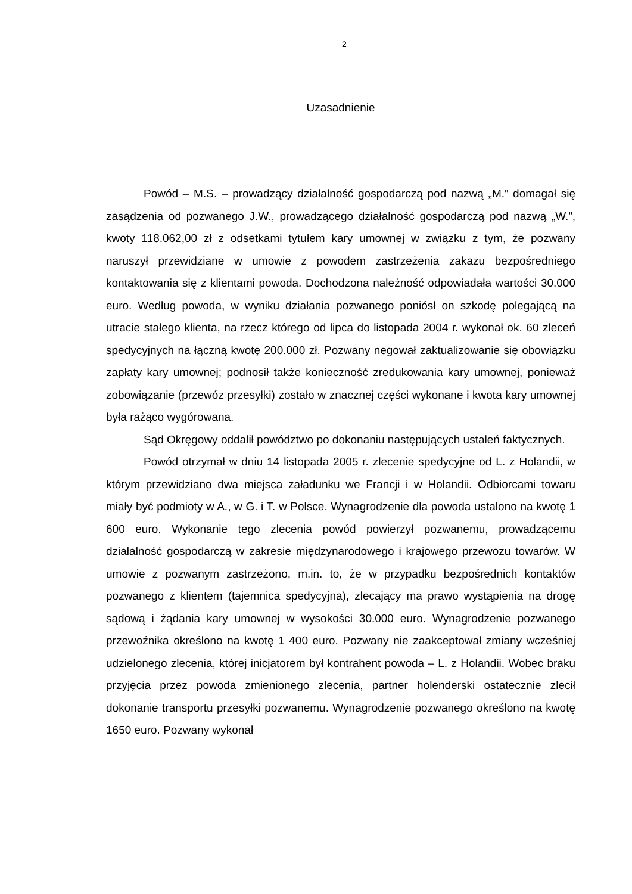2
Uzasadnienie
Powód – M.S. – prowadzący działalność gospodarczą pod nazwą „M.” domagał się zasądzenia od pozwanego J.W., prowadzącego działalność gospodarczą pod nazwą „W.”, kwoty 118.062,00 zł z odsetkami tytułem kary umownej w związku z tym, że pozwany naruszył przewidziane w umowie z powodem zastrzeżenia zakazu bezpośredniego kontaktowania się z klientami powoda. Dochodzona należność odpowiadała wartości 30.000 euro. Według powoda, w wyniku działania pozwanego poniósł on szkodę polegającą na utracie stałego klienta, na rzecz którego od lipca do listopada 2004 r. wykonał ok. 60 zleceń spedycyjnych na łączną kwotę 200.000 zł. Pozwany negował zaktualizowanie się obowiązku zapłaty kary umownej; podnosił także konieczność zredukowania kary umownej, ponieważ zobowiązanie (przewóz przesyłki) zostało w znacznej części wykonane i kwota kary umownej była rażąco wygórowana.
Sąd Okręgowy oddalił powództwo po dokonaniu następujących ustaleń faktycznych.
Powód otrzymał w dniu 14 listopada 2005 r. zlecenie spedycyjne od L. z Holandii, w którym przewidziano dwa miejsca załadunku we Francji i w Holandii. Odbiorcami towaru miały być podmioty w A., w G. i T. w Polsce. Wynagrodzenie dla powoda ustalono na kwotę 1 600 euro. Wykonanie tego zlecenia powód powierzył pozwanemu, prowadzącemu działalność gospodarczą w zakresie międzynarodowego i krajowego przewozu towarów. W umowie z pozwanym zastrzeżono, m.in. to, że w przypadku bezpośrednich kontaktów pozwanego z klientem (tajemnica spedycyjna), zlecający ma prawo wystąpienia na drogę sądową i żądania kary umownej w wysokości 30.000 euro. Wynagrodzenie pozwanego przewoźnika określono na kwotę 1 400 euro. Pozwany nie zaakceptował zmiany wcześniej udzielonego zlecenia, której inicjatorem był kontrahent powoda – L. z Holandii. Wobec braku przyjęcia przez powoda zmienionego zlecenia, partner holenderski ostatecznie zlecił dokonanie transportu przesyłki pozwanemu. Wynagrodzenie pozwanego określono na kwotę 1650 euro. Pozwany wykonał